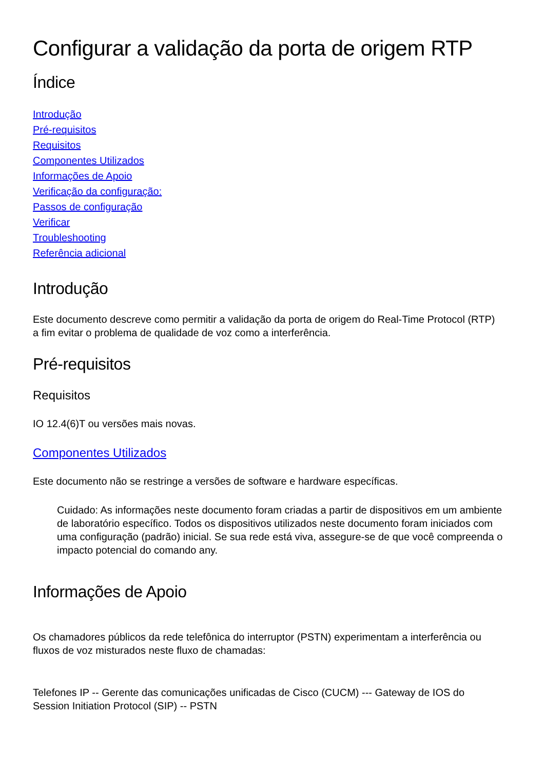Configurar a validação da porta de origem RTP
Índice
Introdução
Pré-requisitos
Requisitos
Componentes Utilizados
Informações de Apoio
Verificação da configuração:
Passos de configuração
Verificar
Troubleshooting
Referência adicional
Introdução
Este documento descreve como permitir a validação da porta de origem do Real-Time Protocol (RTP) a fim evitar o problema de qualidade de voz como a interferência.
Pré-requisitos
Requisitos
IO 12.4(6)T ou versões mais novas.
Componentes Utilizados
Este documento não se restringe a versões de software e hardware específicas.
Cuidado: As informações neste documento foram criadas a partir de dispositivos em um ambiente de laboratório específico. Todos os dispositivos utilizados neste documento foram iniciados com uma configuração (padrão) inicial. Se sua rede está viva, assegure-se de que você compreenda o impacto potencial do comando any.
Informações de Apoio
Os chamadores públicos da rede telefônica do interruptor (PSTN) experimentam a interferência ou fluxos de voz misturados neste fluxo de chamadas:
Telefones IP -- Gerente das comunicações unificadas de Cisco (CUCM) --- Gateway de IOS do Session Initiation Protocol (SIP) -- PSTN